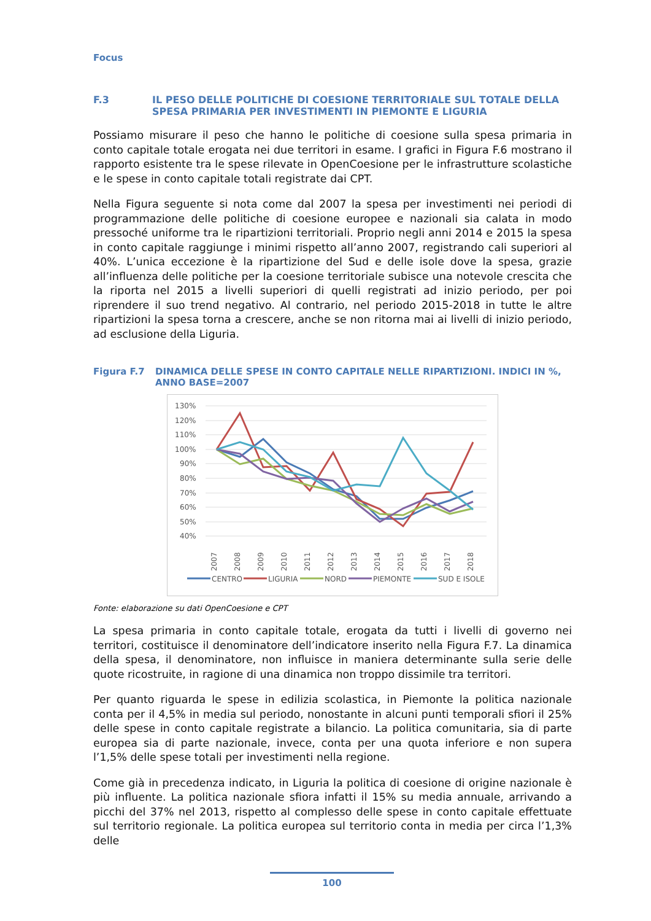Focus
F.3 IL PESO DELLE POLITICHE DI COESIONE TERRITORIALE SUL TOTALE DELLA SPESA PRIMARIA PER INVESTIMENTI IN PIEMONTE E LIGURIA
Possiamo misurare il peso che hanno le politiche di coesione sulla spesa primaria in conto capitale totale erogata nei due territori in esame. I grafici in Figura F.6 mostrano il rapporto esistente tra le spese rilevate in OpenCoesione per le infrastrutture scolastiche e le spese in conto capitale totali registrate dai CPT.
Nella Figura seguente si nota come dal 2007 la spesa per investimenti nei periodi di programmazione delle politiche di coesione europee e nazionali sia calata in modo pressoché uniforme tra le ripartizioni territoriali. Proprio negli anni 2014 e 2015 la spesa in conto capitale raggiunge i minimi rispetto all’anno 2007, registrando cali superiori al 40%. L’unica eccezione è la ripartizione del Sud e delle isole dove la spesa, grazie all’influenza delle politiche per la coesione territoriale subisce una notevole crescita che la riporta nel 2015 a livelli superiori di quelli registrati ad inizio periodo, per poi riprendere il suo trend negativo. Al contrario, nel periodo 2015-2018 in tutte le altre ripartizioni la spesa torna a crescere, anche se non ritorna mai ai livelli di inizio periodo, ad esclusione della Liguria.
Figura F.7 DINAMICA DELLE SPESE IN CONTO CAPITALE NELLE RIPARTIZIONI. INDICI IN %, ANNO BASE=2007
130%
120%
110%
100%
90%
80%
70%
60%
50%
40%
2007
2008
2009
2010
2011
2012
2013
2014
2015
2016
2017
2018
CENTRO
LIGURIA
NORD
PIEMONTE
SUD E ISOLE
Fonte: elaborazione su dati OpenCoesione e CPT
La spesa primaria in conto capitale totale, erogata da tutti i livelli di governo nei territori, costituisce il denominatore dell’indicatore inserito nella Figura F.7. La dinamica della spesa, il denominatore, non influisce in maniera determinante sulla serie delle quote ricostruite, in ragione di una dinamica non troppo dissimile tra territori.
Per quanto riguarda le spese in edilizia scolastica, in Piemonte la politica nazionale conta per il 4,5% in media sul periodo, nonostante in alcuni punti temporali sfiori il 25% delle spese in conto capitale registrate a bilancio. La politica comunitaria, sia di parte europea sia di parte nazionale, invece, conta per una quota inferiore e non supera l’1,5% delle spese totali per investimenti nella regione.
Come già in precedenza indicato, in Liguria la politica di coesione di origine nazionale è più influente. La politica nazionale sfiora infatti il 15% su media annuale, arrivando a picchi del 37% nel 2013, rispetto al complesso delle spese in conto capitale effettuate sul territorio regionale. La politica europea sul territorio conta in media per circa l’1,3% delle
100